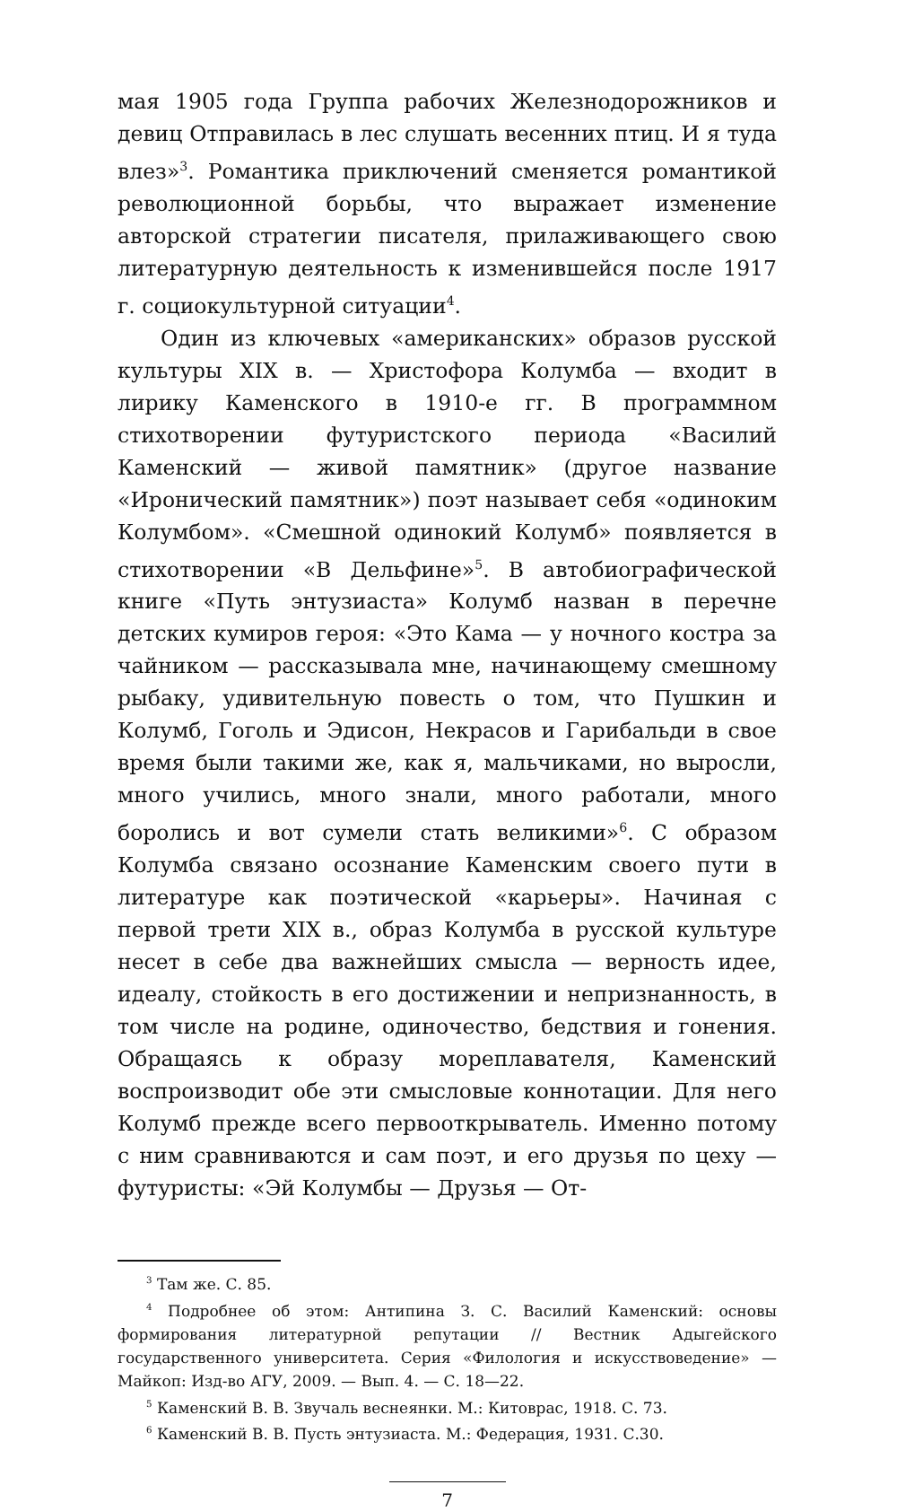мая 1905 года Группа рабочих Железнодорожников и девиц Отправилась в лес слушать весенних птиц. И я туда влез»<sup>3</sup>. Романтика приключений сменяется романтикой революционной борьбы, что выражает изменение авторской стратегии писателя, прилаживающего свою литературную деятельность к изменившейся после 1917 г. социокультурной ситуации<sup>4</sup>.
Один из ключевых «американских» образов русской культуры XIX в. — Христофора Колумба — входит в лирику Каменского в 1910-е гг. В программном стихотворении футуристского периода «Василий Каменский — живой памятник» (другое название «Иронический памятник») поэт называет себя «одиноким Колумбом». «Смешной одинокий Колумб» появляется в стихотворении «В Дельфине»<sup>5</sup>. В автобиографической книге «Путь энтузиаста» Колумб назван в перечне детских кумиров героя: «Это Кама — у ночного костра за чайником — рассказывала мне, начинающему смешному рыбаку, удивительную повесть о том, что Пушкин и Колумб, Гоголь и Эдисон, Некрасов и Гарибальди в свое время были такими же, как я, мальчиками, но выросли, много учились, много знали, много работали, много боролись и вот сумели стать великими»<sup>6</sup>. С образом Колумба связано осознание Каменским своего пути в литературе как поэтической «карьеры». Начиная с первой трети XIX в., образ Колумба в русской культуре несет в себе два важнейших смысла — верность идее, идеалу, стойкость в его достижении и непризнанность, в том числе на родине, одиночество, бедствия и гонения. Обращаясь к образу мореплавателя, Каменский воспроизводит обе эти смысловые коннотации. Для него Колумб прежде всего первооткрыватель. Именно потому с ним сравниваются и сам поэт, и его друзья по цеху — футуристы: «Эй Колумбы — Друзья — От-
<sup>3</sup> Там же. С. 85.
<sup>4</sup> Подробнее об этом: Антипина З. С. Василий Каменский: основы формирования литературной репутации // Вестник Адыгейского государственного университета. Серия «Филология и искусствоведение» — Майкоп: Изд-во АГУ, 2009. — Вып. 4. — С. 18—22.
<sup>5</sup> Каменский В. В. Звучаль веснеянки. М.: Китоврас, 1918. С. 73.
<sup>6</sup> Каменский В. В. Пусть энтузиаста. М.: Федерация, 1931. С.30.
7